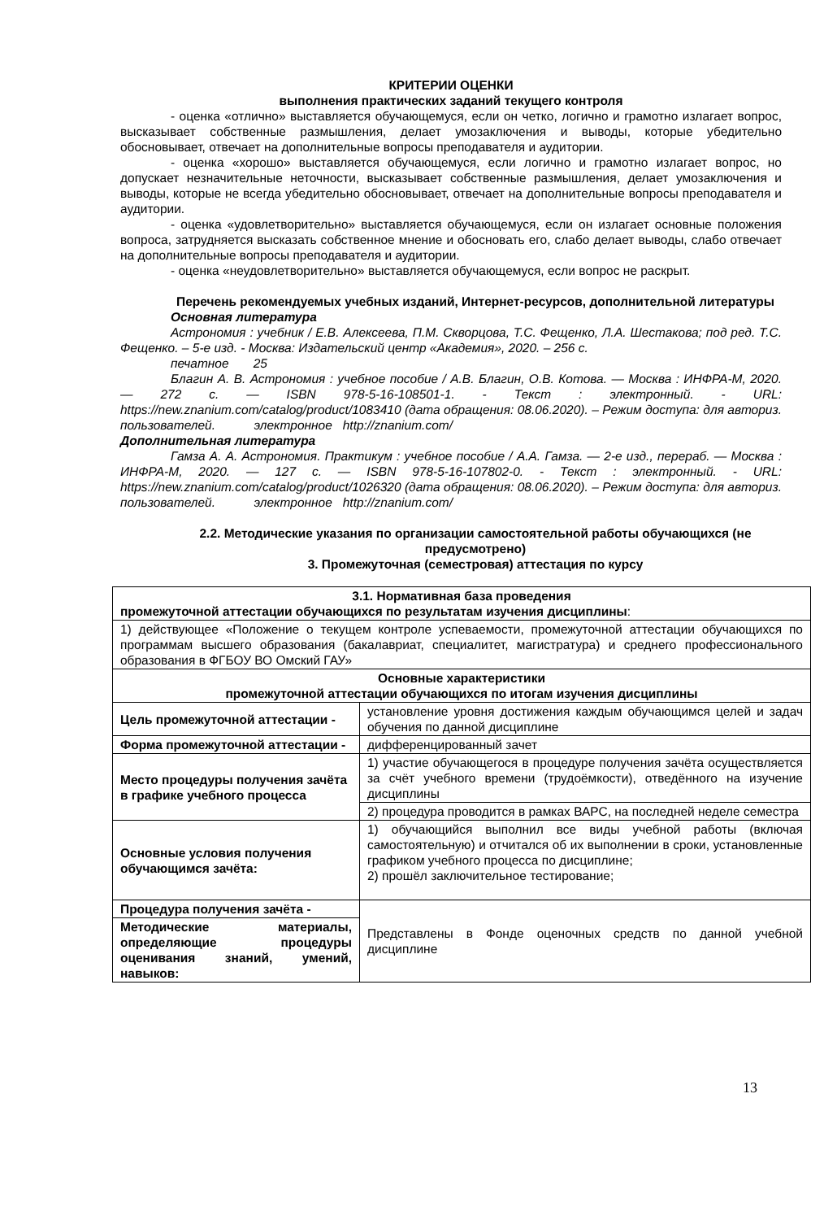КРИТЕРИИ ОЦЕНКИ
выполнения практических заданий текущего контроля
- оценка «отлично» выставляется обучающемуся, если он четко, логично и грамотно излагает вопрос, высказывает собственные размышления, делает умозаключения и выводы, которые убедительно обосновывает, отвечает на дополнительные вопросы преподавателя и аудитории.
- оценка «хорошо» выставляется обучающемуся, если логично и грамотно излагает вопрос, но допускает незначительные неточности, высказывает собственные размышления, делает умозаключения и выводы, которые не всегда убедительно обосновывает, отвечает на дополнительные вопросы преподавателя и аудитории.
- оценка «удовлетворительно» выставляется обучающемуся, если он излагает основные положения вопроса, затрудняется высказать собственное мнение и обосновать его, слабо делает выводы, слабо отвечает на дополнительные вопросы преподавателя и аудитории.
- оценка «неудовлетворительно» выставляется обучающемуся, если вопрос не раскрыт.
Перечень рекомендуемых учебных изданий, Интернет-ресурсов, дополнительной литературы
Основная литература
Астрономия : учебник / Е.В. Алексеева, П.М. Скворцова, Т.С. Фещенко, Л.А. Шестакова; под ред. Т.С. Фещенко. – 5-е изд. - Москва: Издательский центр «Академия», 2020. – 256 с.
печатное 25
Благин А. В. Астрономия : учебное пособие / А.В. Благин, О.В. Котова. — Москва : ИНФРА-М, 2020. — 272 с. — ISBN 978-5-16-108501-1. - Текст : электронный. - URL: https://new.znanium.com/catalog/product/1083410 (дата обращения: 08.06.2020). – Режим доступа: для авториз. пользователей. электронное http://znanium.com/
Дополнительная литература
Гамза А. А. Астрономия. Практикум : учебное пособие / А.А. Гамза. — 2-е изд., перераб. — Москва : ИНФРА-М, 2020. — 127 с. — ISBN 978-5-16-107802-0. - Текст : электронный. - URL: https://new.znanium.com/catalog/product/1026320 (дата обращения: 08.06.2020). – Режим доступа: для авториз. пользователей. электронное http://znanium.com/
2.2. Методические указания по организации самостоятельной работы обучающихся (не предусмотрено)
3. Промежуточная (семестровая) аттестация по курсу
| 3.1. Нормативная база проведения промежуточной аттестации обучающихся по результатам изучения дисциплины : | |
| 1) действующее «Положение о текущем контроле успеваемости, промежуточной аттестации обучающихся по программам высшего образования (бакалавриат, специалитет, магистратура) и среднего профессионального образования в ФГБОУ ВО Омский ГАУ» | |
| Основные характеристики промежуточной аттестации обучающихся по итогам изучения дисциплины | |
| Цель промежуточной аттестации - | установление уровня достижения каждым обучающимся целей и задач обучения по данной дисциплине |
| Форма промежуточной аттестации - | дифференцированный зачет |
| Место процедуры получения зачёта в графике учебного процесса | 1) участие обучающегося в процедуре получения зачёта осуществляется за счёт учебного времени (трудоёмкости), отведённого на изучение дисциплины |
| | 2) процедура проводится в рамках ВАРС, на последней неделе семестра |
| Основные условия получения обучающимся зачёта: | 1) обучающийся выполнил все виды учебной работы (включая самостоятельную) и отчитался об их выполнении в сроки, установленные графиком учебного процесса по дисциплине; 2) прошёл заключительное тестирование; |
| Процедура получения зачёта - | Представлены в Фонде оценочных средств по данной учебной дисциплине |
| Методические материалы, определяющие процедуры оценивания знаний, умений, навыков: | |
13